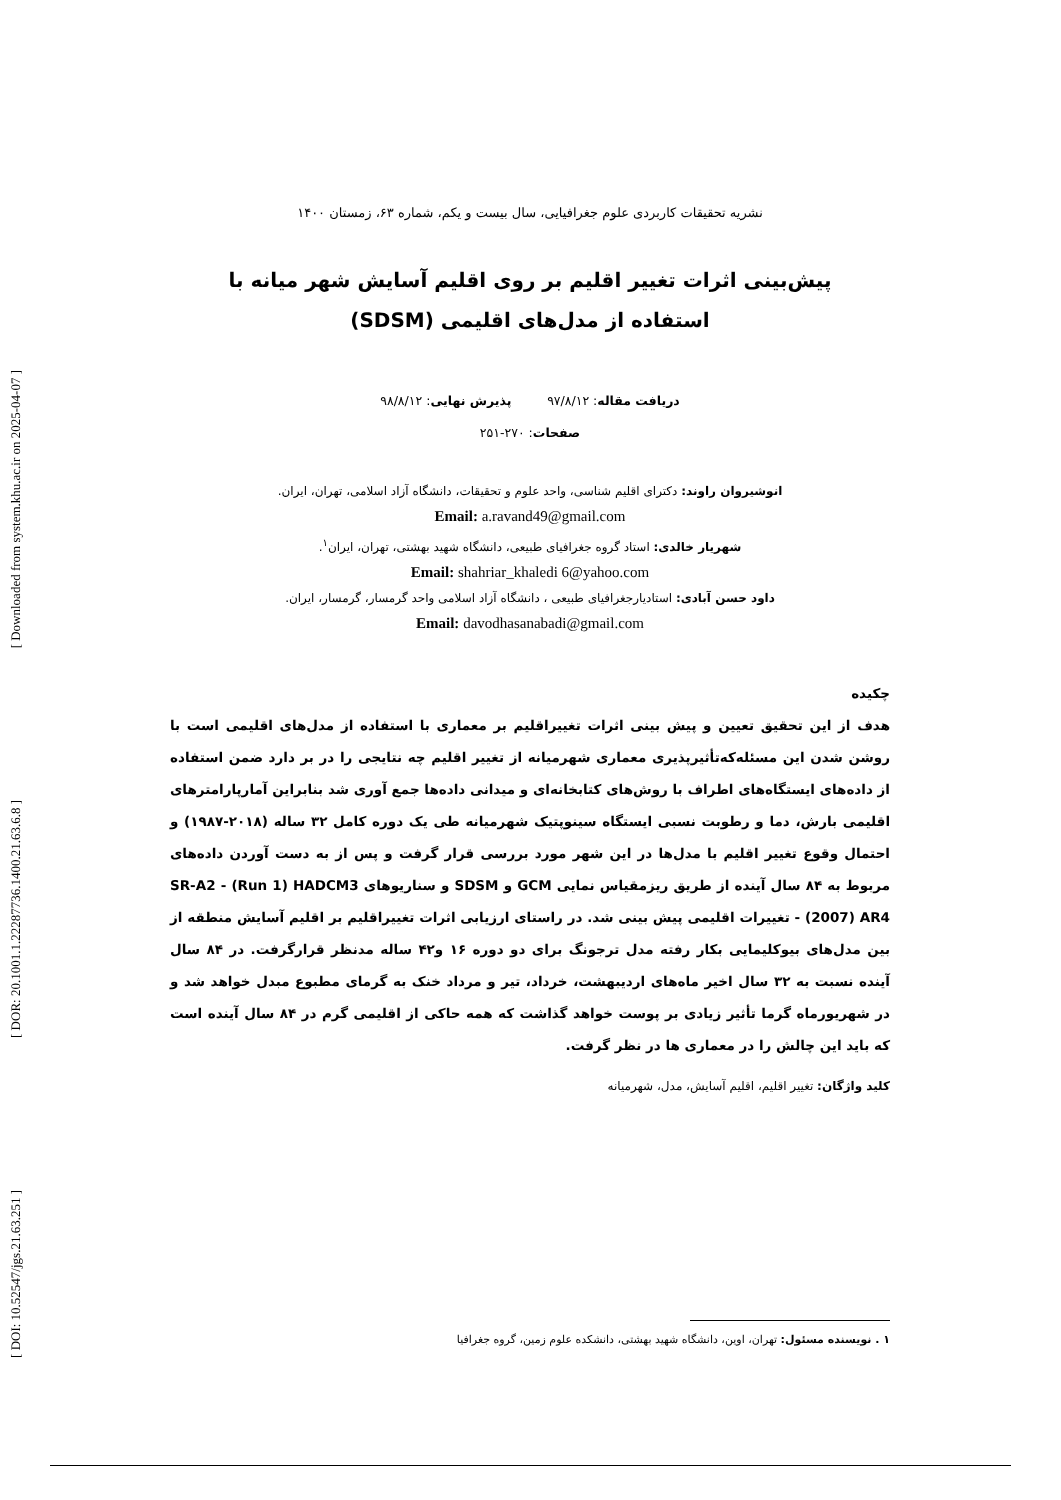[ Downloaded from system.khu.ac.ir on 2025-04-07 ]
[ DOR: 20.1001.1.22287736.1400.21.63.6.8 ]
[ DOI: 10.52547/jgs.21.63.251 ]
نشریه تحقیقات کاربردی علوم جغرافیایی، سال بیست و یکم، شماره ۶۳، زمستان ۱۴۰۰
پیش‌بینی اثرات تغییر اقلیم بر روی اقلیم آسایش شهر میانه با
استفاده از مدل‌های اقلیمی (SDSM)
دریافت مقاله: ۹۷/۸/۱۲ پذیرش نهایی: ۹۸/۸/۱۲
صفحات: ۲۷۰-۲۵۱
انوشیروان راوند: دکترای اقلیم شناسی، واحد علوم و تحقیقات، دانشگاه آزاد اسلامی، تهران، ایران.
Email: a.ravand49@gmail.com
شهریار خالدی: استاد گروه جغرافیای طبیعی، دانشگاه شهید بهشتی، تهران، ایران<sup>۱</sup>.
Email: shahriar_khaledi 6@yahoo.com
داود حسن آبادی: استادیارجغرافیای طبیعی ، دانشگاه آزاد اسلامی واحد گرمسار، گرمسار، ایران.
Email: davodhasanabadi@gmail.com
چکیده
هدف از این تحقیق تعیین و پیش بینی اثرات تغییراقلیم بر معماری با استفاده از مدل‌های اقلیمی است با روشن شدن این مسئله‌که‌تأثیرپذیری معماری شهرمیانه از تغییر اقلیم چه نتایجی را در بر دارد ضمن استفاده از داده‌های ایستگاه‌های اطراف با روش‌های کتابخانه‌ای و میدانی داده‌ها جمع آوری شد بنابراین آمارپارامترهای اقلیمی بارش، دما و رطوبت نسبی ایستگاه سینوپتیک شهرمیانه طی یک دوره کامل ۳۲ ساله (۲۰۱۸-۱۹۸۷) و احتمال وقوع تغییر اقلیم با مدل‌ها در این شهر مورد بررسی قرار گرفت و پس از به دست آوردن داده‌های مربوط به ۸۴ سال آینده از طریق ریزمقیاس نمایی GCM و SDSM و سناریوهای SR-A2 - (Run 1) HADCM3 - (2007) AR4 تغییرات اقلیمی پیش بینی شد. در راستای ارزیابی اثرات تغییراقلیم بر اقلیم آسایش منطقه از بین مدل‌های بیوکلیمایی بکار رفته مدل ترجونگ برای دو دوره ۱۶ و۴۲ ساله مدنظر قرارگرفت. در ۸۴ سال آینده نسبت به ۳۲ سال اخیر ماه‌های اردیبهشت، خرداد، تیر و مرداد خنک به گرمای مطبوع مبدل خواهد شد و در شهریورماه گرما تأثیر زیادی بر پوست خواهد گذاشت که همه حاکی از اقلیمی گرم در ۸۴ سال آینده است که باید این چالش را در معماری ها در نظر گرفت.
کلید واژگان: تغییر اقلیم، اقلیم آسایش، مدل، شهرمیانه
۱ . نویسنده مسئول: تهران، اوین، دانشگاه شهید بهشتی، دانشکده علوم زمین، گروه جغرافیا